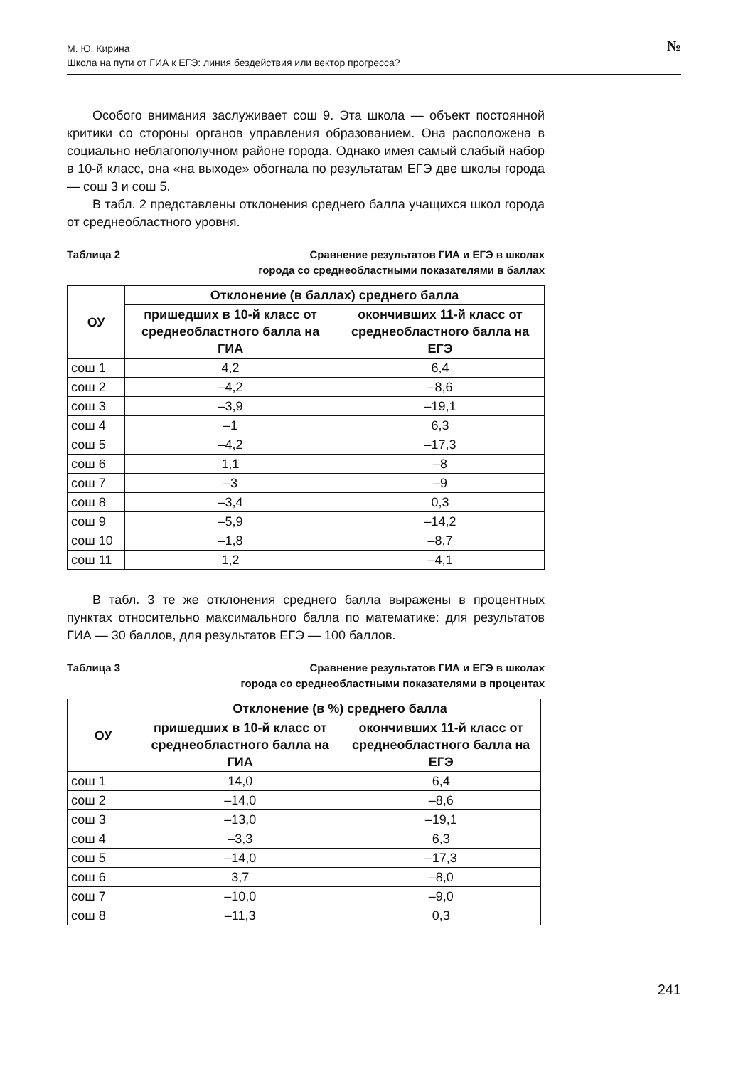М. Ю. Кирина
Школа на пути от ГИА к ЕГЭ: линия бездействия или вектор прогресса?
№
Особого внимания заслуживает сош 9. Эта школа — объект постоянной критики со стороны органов управления образованием. Она расположена в социально неблагополучном районе города. Однако имея самый слабый набор в 10-й класс, она «на выходе» обогнала по результатам ЕГЭ две школы города — сош 3 и сош 5.
В табл. 2 представлены отклонения среднего балла учащихся школ города от среднеобластного уровня.
Таблица 2 Сравнение результатов ГИА и ЕГЭ в школах
города со среднеобластными показателями в баллах
| ОУ | Отклонение (в баллах) среднего балла | |
| --- | --- | --- |
| | пришедших в 10-й класс от среднеобластного балла на ГИА | окончивших 11-й класс от среднеобластного балла на ЕГЭ |
| сош 1 | 4,2 | 6,4 |
| сош 2 | –4,2 | –8,6 |
| сош 3 | –3,9 | –19,1 |
| сош 4 | –1 | 6,3 |
| сош 5 | –4,2 | –17,3 |
| сош 6 | 1,1 | –8 |
| сош 7 | –3 | –9 |
| сош 8 | –3,4 | 0,3 |
| сош 9 | –5,9 | –14,2 |
| сош 10 | –1,8 | –8,7 |
| сош 11 | 1,2 | –4,1 |
В табл. 3 те же отклонения среднего балла выражены в процентных пунктах относительно максимального балла по математике: для результатов ГИА — 30 баллов, для результатов ЕГЭ — 100 баллов.
Таблица 3 Сравнение результатов ГИА и ЕГЭ в школах
города со среднеобластными показателями в процентах
| ОУ | Отклонение (в %) среднего балла | |
| --- | --- | --- |
| | пришедших в 10-й класс от среднеобластного балла на ГИА | окончивших 11-й класс от среднеобластного балла на ЕГЭ |
| сош 1 | 14,0 | 6,4 |
| сош 2 | –14,0 | –8,6 |
| сош 3 | –13,0 | –19,1 |
| сош 4 | –3,3 | 6,3 |
| сош 5 | –14,0 | –17,3 |
| сош 6 | 3,7 | –8,0 |
| сош 7 | –10,0 | –9,0 |
| сош 8 | –11,3 | 0,3 |
241